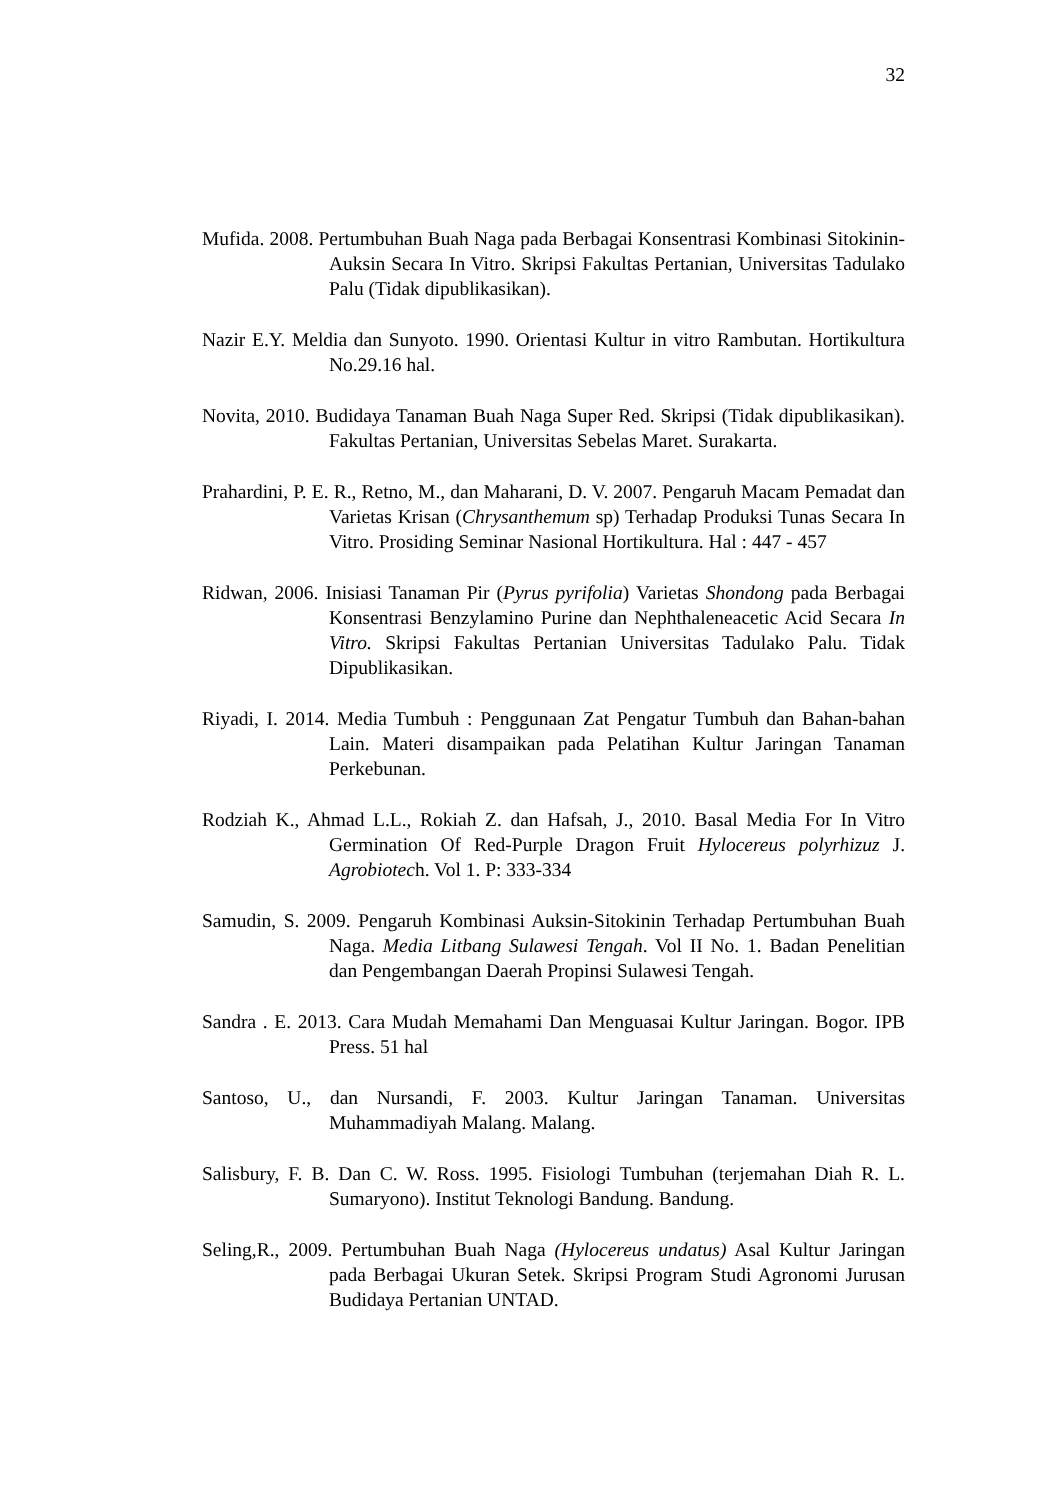32
Mufida. 2008. Pertumbuhan Buah Naga pada Berbagai Konsentrasi Kombinasi Sitokinin-Auksin Secara In Vitro. Skripsi Fakultas Pertanian, Universitas Tadulako Palu (Tidak dipublikasikan).
Nazir E.Y. Meldia dan Sunyoto. 1990. Orientasi Kultur in vitro Rambutan. Hortikultura No.29.16 hal.
Novita, 2010. Budidaya Tanaman Buah Naga Super Red. Skripsi (Tidak dipublikasikan). Fakultas Pertanian, Universitas Sebelas Maret. Surakarta.
Prahardini, P. E. R., Retno, M., dan Maharani, D. V. 2007. Pengaruh Macam Pemadat dan Varietas Krisan (Chrysanthemum sp) Terhadap Produksi Tunas Secara In Vitro. Prosiding Seminar Nasional Hortikultura. Hal : 447 - 457
Ridwan, 2006. Inisiasi Tanaman Pir (Pyrus pyrifolia) Varietas Shondong pada Berbagai Konsentrasi Benzylamino Purine dan Nephthaleneacetic Acid Secara In Vitro. Skripsi Fakultas Pertanian Universitas Tadulako Palu. Tidak Dipublikasikan.
Riyadi, I. 2014. Media Tumbuh : Penggunaan Zat Pengatur Tumbuh dan Bahan-bahan Lain. Materi disampaikan pada Pelatihan Kultur Jaringan Tanaman Perkebunan.
Rodziah K., Ahmad L.L., Rokiah Z. dan Hafsah, J., 2010. Basal Media For In Vitro Germination Of Red-Purple Dragon Fruit Hylocereus polyrhizuz J. Agrobiotech. Vol 1. P: 333-334
Samudin, S. 2009. Pengaruh Kombinasi Auksin-Sitokinin Terhadap Pertumbuhan Buah Naga. Media Litbang Sulawesi Tengah. Vol II No. 1. Badan Penelitian dan Pengembangan Daerah Propinsi Sulawesi Tengah.
Sandra . E. 2013. Cara Mudah Memahami Dan Menguasai Kultur Jaringan. Bogor. IPB Press. 51 hal
Santoso, U., dan Nursandi, F. 2003. Kultur Jaringan Tanaman. Universitas Muhammadiyah Malang. Malang.
Salisbury, F. B. Dan C. W. Ross. 1995. Fisiologi Tumbuhan (terjemahan Diah R. L. Sumaryono). Institut Teknologi Bandung. Bandung.
Seling,R., 2009. Pertumbuhan Buah Naga (Hylocereus undatus) Asal Kultur Jaringan pada Berbagai Ukuran Setek. Skripsi Program Studi Agronomi Jurusan Budidaya Pertanian UNTAD.